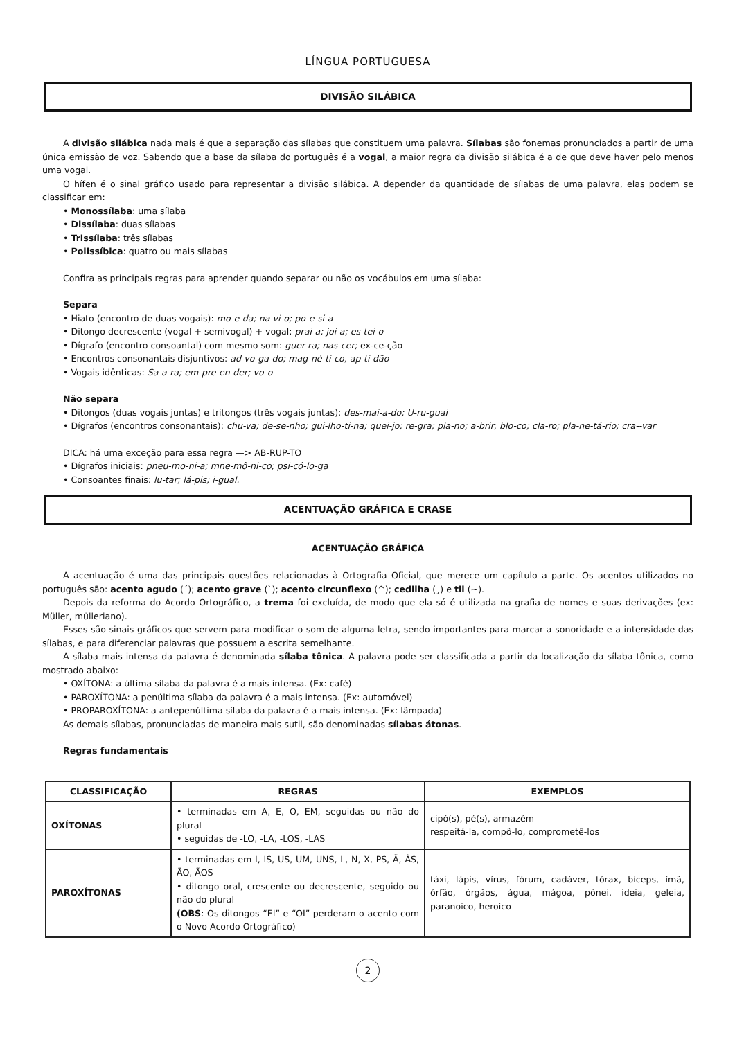LÍNGUA PORTUGUESA
DIVISÃO SILÁBICA
A divisão silábica nada mais é que a separação das sílabas que constituem uma palavra. Sílabas são fonemas pronunciados a partir de uma única emissão de voz. Sabendo que a base da sílaba do português é a vogal, a maior regra da divisão silábica é a de que deve haver pelo menos uma vogal.
O hífen é o sinal gráfico usado para representar a divisão silábica. A depender da quantidade de sílabas de uma palavra, elas podem se classificar em:
• Monossílaba: uma sílaba
• Dissílaba: duas sílabas
• Trissílaba: três sílabas
• Polissíbica: quatro ou mais sílabas
Confira as principais regras para aprender quando separar ou não os vocábulos em uma sílaba:
Separa
• Hiato (encontro de duas vogais): mo-e-da; na-vi-o; po-e-si-a
• Ditongo decrescente (vogal + semivogal) + vogal: prai-a; joi-a; es-tei-o
• Dígrafo (encontro consoantal) com mesmo som: guer-ra; nas-cer; ex-ce-ção
• Encontros consonantais disjuntivos: ad-vo-ga-do; mag-né-ti-co, ap-ti-dão
• Vogais idênticas: Sa-a-ra; em-pre-en-der; vo-o
Não separa
• Ditongos (duas vogais juntas) e tritongos (três vogais juntas): des-mai-a-do; U-ru-guai
• Dígrafos (encontros consonantais): chu-va; de-se-nho; gui-lho-ti-na; quei-jo; re-gra; pla-no; a-brir; blo-co; cla-ro; pla-ne-tá-rio; cra--var
DICA: há uma exceção para essa regra —> AB-RUP-TO
• Dígrafos iniciais: pneu-mo-ni-a; mne-mô-ni-co; psi-có-lo-ga
• Consoantes finais: lu-tar; lá-pis; i-gual.
ACENTUAÇÃO GRÁFICA E CRASE
ACENTUAÇÃO GRÁFICA
A acentuação é uma das principais questões relacionadas à Ortografia Oficial, que merece um capítulo a parte. Os acentos utilizados no português são: acento agudo (´); acento grave (`); acento circunflexo (^); cedilha (¸) e til (~).
Depois da reforma do Acordo Ortográfico, a trema foi excluída, de modo que ela só é utilizada na grafia de nomes e suas derivações (ex: Müller, mülleriano).
Esses são sinais gráficos que servem para modificar o som de alguma letra, sendo importantes para marcar a sonoridade e a intensidade das sílabas, e para diferenciar palavras que possuem a escrita semelhante.
A sílaba mais intensa da palavra é denominada sílaba tônica. A palavra pode ser classificada a partir da localização da sílaba tônica, como mostrado abaixo:
• OXÍTONA: a última sílaba da palavra é a mais intensa. (Ex: café)
• PAROXÍTONA: a penúltima sílaba da palavra é a mais intensa. (Ex: automóvel)
• PROPAROXÍTONA: a antepenúltima sílaba da palavra é a mais intensa. (Ex: lâmpada)
As demais sílabas, pronunciadas de maneira mais sutil, são denominadas sílabas átonas.
Regras fundamentais
| CLASSIFICAÇÃO | REGRAS | EXEMPLOS |
| --- | --- | --- |
| OXÍTONAS | • terminadas em A, E, O, EM, seguidas ou não do plural • seguidas de -LO, -LA, -LOS, -LAS | cipó(s), pé(s), armazém respeitá-la, compô-lo, comprometê-los |
| PAROXÍTONAS | • terminadas em I, IS, US, UM, UNS, L, N, X, PS, Ã, ÃS, ÃO, ÃOS • ditongo oral, crescente ou decrescente, seguido ou não do plural (OBS : Os ditongos “EI” e “OI” perderam o acento com o Novo Acordo Ortográfico) | táxi, lápis, vírus, fórum, cadáver, tórax, bíceps, ímã, órfão, órgãos, água, mágoa, pônei, ideia, geleia, paranoico, heroico |
2